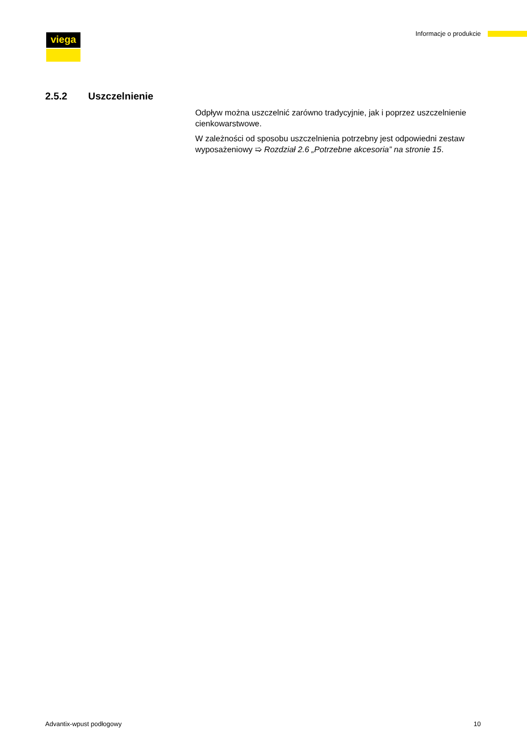viega Informacje o produkcie
2.5.2 Uszczelnienie
Odpływ można uszczelnić zarówno tradycyjnie, jak i poprzez uszczel­nienie cienkowarstwowe.
W zależności od sposobu uszczelnienia potrzebny jest odpowiedni zestaw wyposażeniowy ➯ Rozdział 2.6 „Potrzebne akcesoria” na stronie 15.
Advantix-wpust podłogowy 10